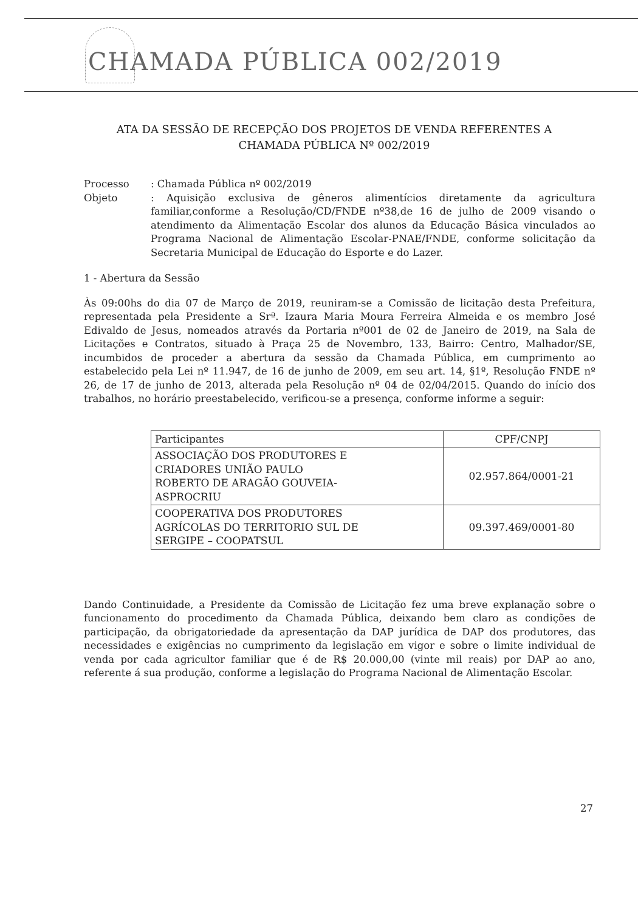CHAMADA PÚBLICA 002/2019
ATA DA SESSÃO DE RECEPÇÃO DOS PROJETOS DE VENDA REFERENTES A CHAMADA PÚBLICA Nº 002/2019
Processo : Chamada Pública nº 002/2019
Objeto : Aquisição exclusiva de gêneros alimentícios diretamente da agricultura familiar,conforme a Resolução/CD/FNDE nº38,de 16 de julho de 2009 visando o atendimento da Alimentação Escolar dos alunos da Educação Básica vinculados ao Programa Nacional de Alimentação Escolar-PNAE/FNDE, conforme solicitação da Secretaria Municipal de Educação do Esporte e do Lazer.
1 - Abertura da Sessão
Às 09:00hs do dia 07 de Março de 2019, reuniram-se a Comissão de licitação desta Prefeitura, representada pela Presidente a Srª. Izaura Maria Moura Ferreira Almeida e os membro José Edivaldo de Jesus, nomeados através da Portaria nº001 de 02 de Janeiro de 2019, na Sala de Licitações e Contratos, situado à Praça 25 de Novembro, 133, Bairro: Centro, Malhador/SE, incumbidos de proceder a abertura da sessão da Chamada Pública, em cumprimento ao estabelecido pela Lei nº 11.947, de 16 de junho de 2009, em seu art. 14, §1º, Resolução FNDE nº 26, de 17 de junho de 2013, alterada pela Resolução nº 04 de 02/04/2015. Quando do início dos trabalhos, no horário preestabelecido, verificou-se a presença, conforme informe a seguir:
| Participantes | CPF/CNPJ |
| --- | --- |
| ASSOCIAÇÃO DOS PRODUTORES E CRIADORES UNIÃO PAULO ROBERTO DE ARAGÃO GOUVEIA- ASPROCRIU | 02.957.864/0001-21 |
| COOPERATIVA DOS PRODUTORES AGRÍCOLAS DO TERRITORIO SUL DE SERGIPE – COOPATSUL | 09.397.469/0001-80 |
Dando Continuidade, a Presidente da Comissão de Licitação fez uma breve explanação sobre o funcionamento do procedimento da Chamada Pública, deixando bem claro as condições de participação, da obrigatoriedade da apresentação da DAP jurídica de DAP dos produtores, das necessidades e exigências no cumprimento da legislação em vigor e sobre o limite individual de venda por cada agricultor familiar que é de R$ 20.000,00 (vinte mil reais) por DAP ao ano, referente á sua produção, conforme a legislação do Programa Nacional de Alimentação Escolar.
27